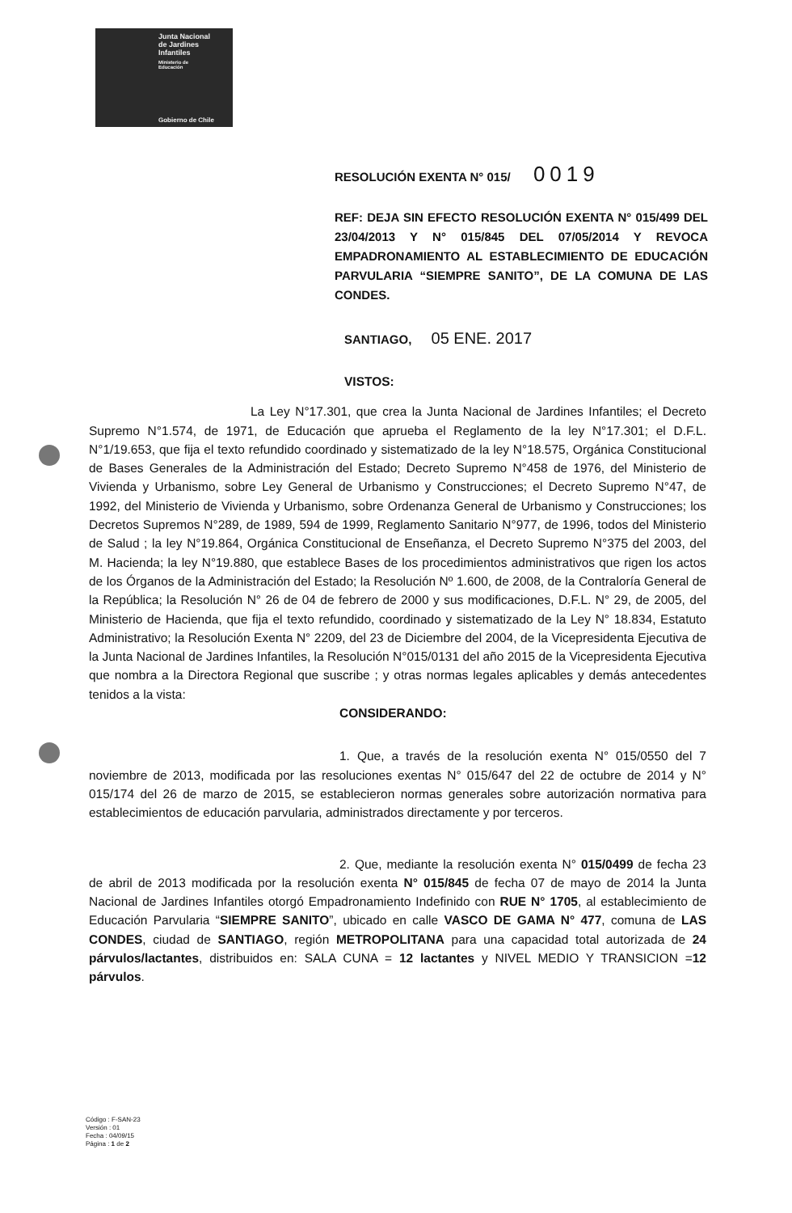Junta Nacional
de Jardines
Infantiles
Ministerio de
Educación
Gobierno de Chile
RESOLUCIÓN EXENTA N° 015/ 0019
REF: DEJA SIN EFECTO RESOLUCIÓN EXENTA N° 015/499 DEL 23/04/2013 Y N° 015/845 DEL 07/05/2014 Y REVOCA EMPADRONAMIENTO AL ESTABLECIMIENTO DE EDUCACIÓN PARVULARIA “SIEMPRE SANITO”, DE LA COMUNA DE LAS CONDES.
SANTIAGO, 05 ENE. 2017
VISTOS:
La Ley N°17.301, que crea la Junta Nacional de Jardines Infantiles; el Decreto Supremo N°1.574, de 1971, de Educación que aprueba el Reglamento de la ley N°17.301; el D.F.L. N°1/19.653, que fija el texto refundido coordinado y sistematizado de la ley N°18.575, Orgánica Constitucional de Bases Generales de la Administración del Estado; Decreto Supremo N°458 de 1976, del Ministerio de Vivienda y Urbanismo, sobre Ley General de Urbanismo y Construcciones; el Decreto Supremo N°47, de 1992, del Ministerio de Vivienda y Urbanismo, sobre Ordenanza General de Urbanismo y Construcciones; los Decretos Supremos N°289, de 1989, 594 de 1999, Reglamento Sanitario N°977, de 1996, todos del Ministerio de Salud ; la ley N°19.864, Orgánica Constitucional de Enseñanza, el Decreto Supremo N°375 del 2003, del M. Hacienda; la ley N°19.880, que establece Bases de los procedimientos administrativos que rigen los actos de los Órganos de la Administración del Estado; la Resolución Nº 1.600, de 2008, de la Contraloría General de la República; la Resolución N° 26 de 04 de febrero de 2000 y sus modificaciones, D.F.L. N° 29, de 2005, del Ministerio de Hacienda, que fija el texto refundido, coordinado y sistematizado de la Ley N° 18.834, Estatuto Administrativo; la Resolución Exenta N° 2209, del 23 de Diciembre del 2004, de la Vicepresidenta Ejecutiva de la Junta Nacional de Jardines Infantiles, la Resolución N°015/0131 del año 2015 de la Vicepresidenta Ejecutiva que nombra a la Directora Regional que suscribe ; y otras normas legales aplicables y demás antecedentes tenidos a la vista:
CONSIDERANDO:
1. Que, a través de la resolución exenta N° 015/0550 del 7 noviembre de 2013, modificada por las resoluciones exentas N° 015/647 del 22 de octubre de 2014 y N° 015/174 del 26 de marzo de 2015, se establecieron normas generales sobre autorización normativa para establecimientos de educación parvularia, administrados directamente y por terceros.
2. Que, mediante la resolución exenta N° 015/0499 de fecha 23 de abril de 2013 modificada por la resolución exenta N° 015/845 de fecha 07 de mayo de 2014 la Junta Nacional de Jardines Infantiles otorgó Empadronamiento Indefinido con RUE N° 1705, al establecimiento de Educación Parvularia “SIEMPRE SANITO”, ubicado en calle VASCO DE GAMA N° 477, comuna de LAS CONDES, ciudad de SANTIAGO, región METROPOLITANA para una capacidad total autorizada de 24 párvulos/lactantes, distribuidos en: SALA CUNA = 12 lactantes y NIVEL MEDIO Y TRANSICION =12 párvulos.
Código : F-SAN-23
Versión : 01
Fecha : 04/09/15
Página : 1 de 2